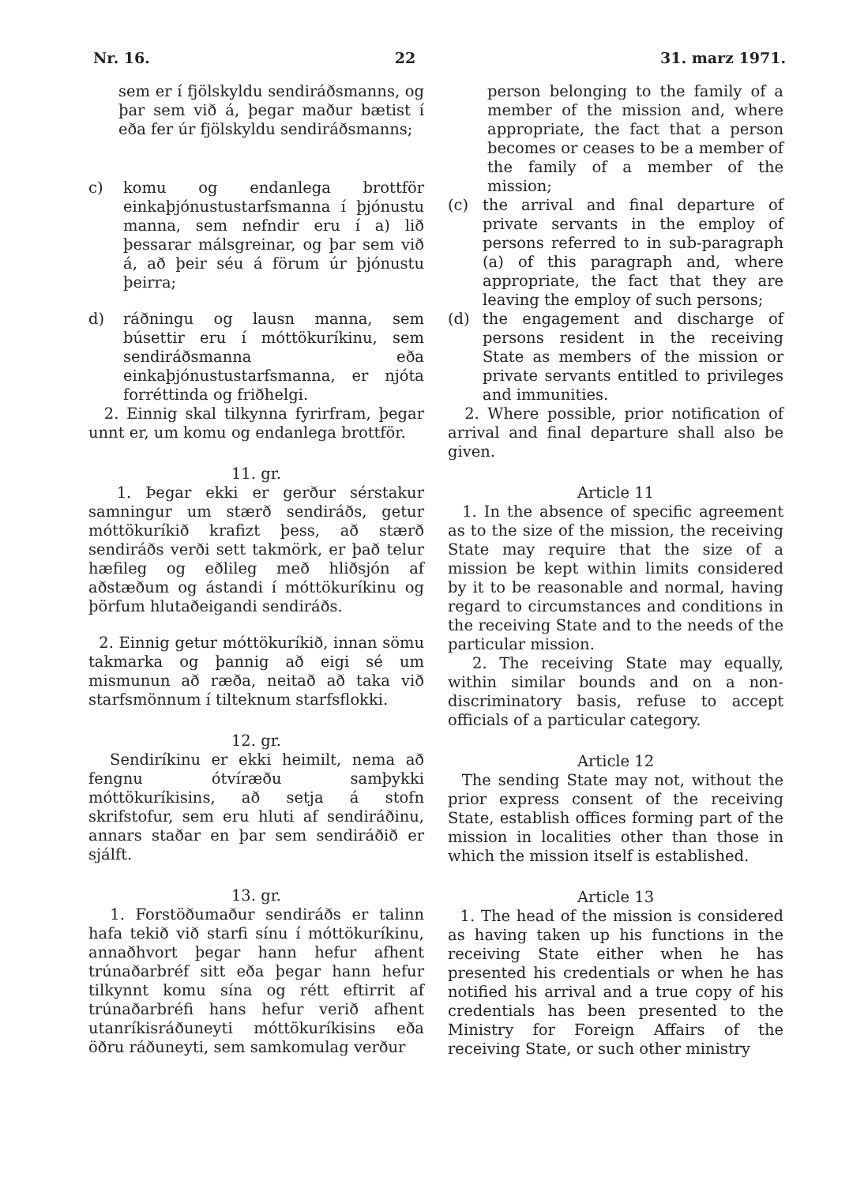Nr. 16. 22 31. marz 1971.
sem er í fjölskyldu sendiráðsmanns, og þar sem við á, þegar maður bætist í eða fer úr fjölskyldu sendiráðsmanns;
c) komu og endanlega brottför einkaþjónustustarfsmanna í þjónustu manna, sem nefndir eru í a) lið þessarar málsgreinar, og þar sem við á, að þeir séu á förum úr þjónustu þeirra;
d) ráðningu og lausn manna, sem búsettir eru í móttökuríkinu, sem sendiráðsmanna eða einkaþjónustustarfsmanna, er njóta forréttinda og friðhelgi.
2. Einnig skal tilkynna fyrirfram, þegar unnt er, um komu og endanlega brottför.
11. gr.
1. Þegar ekki er gerður sérstakur samningur um stærð sendiráðs, getur móttökuríkið krafizt þess, að stærð sendiráðs verði sett takmörk, er það telur hæfileg og eðlileg með hliðsjón af aðstæðum og ástandi í móttökuríkinu og þörfum hlutaðeigandi sendiráðs.
2. Einnig getur móttökuríkið, innan sömu takmarka og þannig að eigi sé um mismunun að ræða, neitað að taka við starfsmönnum í tilteknum starfsflokki.
12. gr.
Sendiríkinu er ekki heimilt, nema að fengnu ótvíræðu samþykki móttökuríkisins, að setja á stofn skrifstofur, sem eru hluti af sendiráðinu, annars staðar en þar sem sendiráðið er sjálft.
13. gr.
1. Forstöðumaður sendiráðs er talinn hafa tekið við starfi sínu í móttökuríkinu, annaðhvort þegar hann hefur afhent trúnaðarbréf sitt eða þegar hann hefur tilkynnt komu sína og rétt eftirrit af trúnaðarbréfi hans hefur verið afhent utanríkisráðuneyti móttökuríkisins eða öðru ráðuneyti, sem samkomulag verður
person belonging to the family of a member of the mission and, where appropriate, the fact that a person becomes or ceases to be a member of the family of a member of the mission;
(c) the arrival and final departure of private servants in the employ of persons referred to in sub-paragraph (a) of this paragraph and, where appropriate, the fact that they are leaving the employ of such persons;
(d) the engagement and discharge of persons resident in the receiving State as members of the mission or private servants entitled to privileges and immunities.
2. Where possible, prior notification of arrival and final departure shall also be given.
Article 11
1. In the absence of specific agreement as to the size of the mission, the receiving State may require that the size of a mission be kept within limits considered by it to be reasonable and normal, having regard to circumstances and conditions in the receiving State and to the needs of the particular mission.
2. The receiving State may equally, within similar bounds and on a non-discriminatory basis, refuse to accept officials of a particular category.
Article 12
The sending State may not, without the prior express consent of the receiving State, establish offices forming part of the mission in localities other than those in which the mission itself is established.
Article 13
1. The head of the mission is considered as having taken up his functions in the receiving State either when he has presented his credentials or when he has notified his arrival and a true copy of his credentials has been presented to the Ministry for Foreign Affairs of the receiving State, or such other ministry